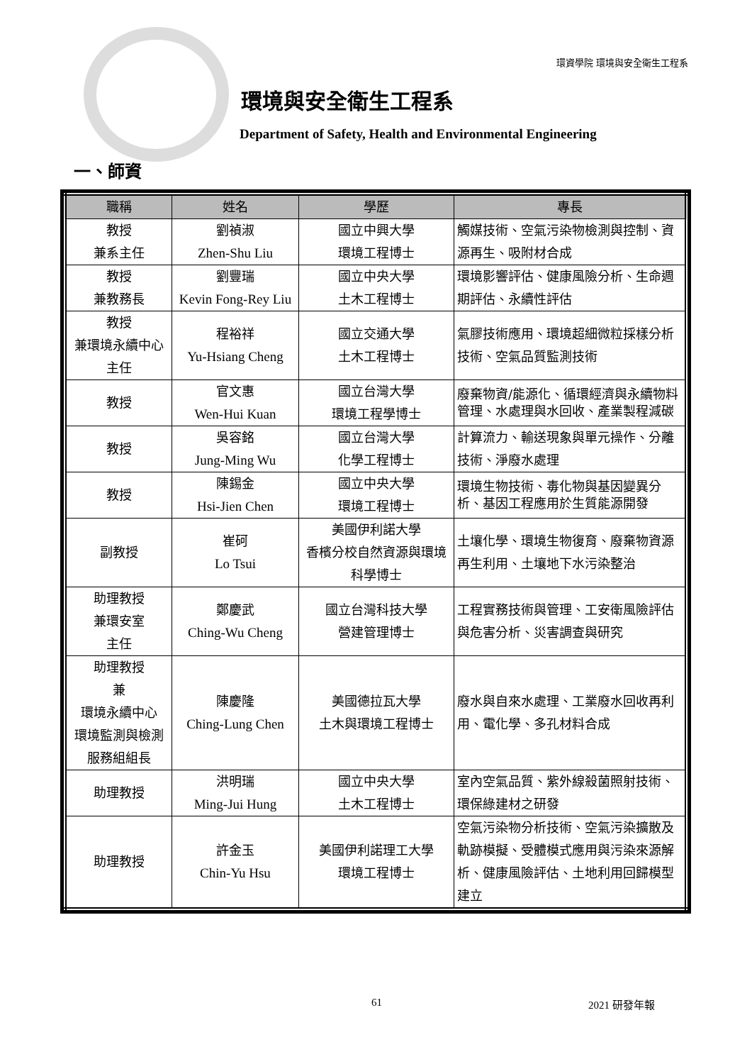環資學院 環境與安全衛生工程系
環境與安全衛生工程系
Department of Safety, Health and Environmental Engineering
一、師資
| 職稱 | 姓名 | 學歷 | 專長 |
| --- | --- | --- | --- |
| 教授 兼系主任 | 劉禎淑 Zhen-Shu Liu | 國立中興大學 環境工程博士 | 觸媒技術、空氣污染物檢測與控制、資源再生、吸附材合成 |
| 教授 兼教務長 | 劉豐瑞 Kevin Fong-Rey Liu | 國立中央大學 土木工程博士 | 環境影響評估、健康風險分析、生命週期評估、永續性評估 |
| 教授 兼環境永續中心主任 | 程裕祥 Yu-Hsiang Cheng | 國立交通大學 土木工程博士 | 氣膠技術應用、環境超細微粒採樣分析技術、空氣品質監測技術 |
| 教授 | 官文惠 Wen-Hui Kuan | 國立台灣大學 環境工程學博士 | 廢棄物資/能源化、循環經濟與永續物料管理、水處理與水回收、產業製程減碳 |
| 教授 | 吳容銘 Jung-Ming Wu | 國立台灣大學 化學工程博士 | 計算流力、輸送現象與單元操作、分離技術、淨廢水處理 |
| 教授 | 陳錫金 Hsi-Jien Chen | 國立中央大學 環境工程博士 | 環境生物技術、毒化物與基因變異分析、基因工程應用於生質能源開發 |
| 副教授 | 崔砢 Lo Tsui | 美國伊利諾大學 香檳分校自然資源與環境科學博士 | 土壤化學、環境生物復育、廢棄物資源再生利用、土壤地下水污染整治 |
| 助理教授 兼環安室 主任 | 鄭慶武 Ching-Wu Cheng | 國立台灣科技大學 營建管理博士 | 工程實務技術與管理、工安衛風險評估與危害分析、災害調查與研究 |
| 助理教授 兼 環境永續中心 環境監測與檢測服務組組長 | 陳慶隆 Ching-Lung Chen | 美國德拉瓦大學 土木與環境工程博士 | 廢水與自來水處理、工業廢水回收再利用、電化學、多孔材料合成 |
| 助理教授 | 洪明瑞 Ming-Jui Hung | 國立中央大學 土木工程博士 | 室內空氣品質、紫外線殺菌照射技術、環保綠建材之研發 |
| 助理教授 | 許金玉 Chin-Yu Hsu | 美國伊利諾理工大學 環境工程博士 | 空氣污染物分析技術、空氣污染擴散及軌跡模擬、受體模式應用與污染來源解析、健康風險評估、土地利用回歸模型建立 |
61 2021 研發年報